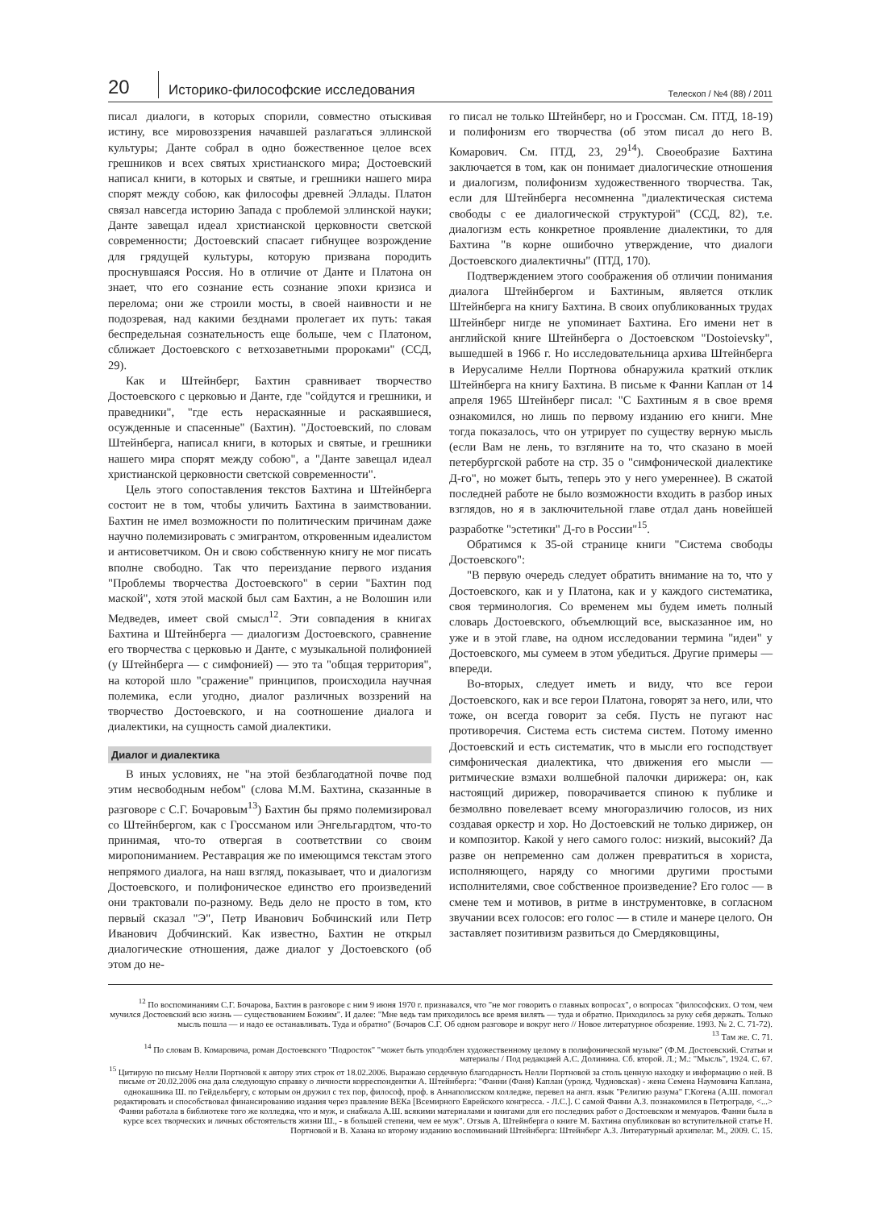20
Историко-философские исследования
Телескоп / №4 (88) / 2011
писал диалоги, в которых спорили, совместно отыскивая истину, все мировоззрения начавшей разлагаться эллинской культуры; Данте собрал в одно божественное целое всех грешников и всех святых христианского мира; Достоевский написал книги, в которых и святые, и грешники нашего мира спорят между собою, как философы древней Эллады. Платон связал навсегда историю Запада с проблемой эллинской науки; Данте завещал идеал христианской церковности светской современности; Достоевский спасает гибнущее возрождение для грядущей культуры, которую призвана породить проснувшаяся Россия. Но в отличие от Данте и Платона он знает, что его сознание есть сознание эпохи кризиса и перелома; они же строили мосты, в своей наивности и не подозревая, над какими безднами пролегает их путь: такая беспредельная сознательность еще больше, чем с Платоном, сближает Достоевского с ветхозаветными пророками" (ССД, 29).
Как и Штейнберг, Бахтин сравнивает творчество Достоевского с церковью и Данте, где "сойдутся и грешники, и праведники", "где есть нераскаянные и раскаявшиеся, осужденные и спасенные" (Бахтин). "Достоевский, по словам Штейнберга, написал книги, в которых и святые, и грешники нашего мира спорят между собою", а "Данте завещал идеал христианской церковности светской современности".
Цель этого сопоставления текстов Бахтина и Штейнберга состоит не в том, чтобы уличить Бахтина в заимствовании. Бахтин не имел возможности по политическим причинам даже научно полемизировать с эмигрантом, откровенным идеалистом и антисоветчиком. Он и свою собственную книгу не мог писать вполне свободно. Так что переиздание первого издания "Проблемы творчества Достоевского" в серии "Бахтин под маской", хотя этой маской был сам Бахтин, а не Волошин или Медведев, имеет свой смысл<sup>12</sup>. Эти совпадения в книгах Бахтина и Штейнберга — диалогизм Достоевского, сравнение его творчества с церковью и Данте, с музыкальной полифонией (у Штейнберга — с симфонией) — это та "общая территория", на которой шло "сражение" принципов, происходила научная полемика, если угодно, диалог различных воззрений на творчество Достоевского, и на соотношение диалога и диалектики, на сущность самой диалектики.
Диалог и диалектика
В иных условиях, не "на этой безблагодатной почве под этим несвободным небом" (слова М.М. Бахтина, сказанные в разговоре с С.Г. Бочаровым<sup>13</sup>) Бахтин бы прямо полемизировал со Штейнбергом, как с Гроссманом или Энгельгардтом, что-то принимая, что-то отвергая в соответствии со своим миропониманием. Реставрация же по имеющимся текстам этого непрямого диалога, на наш взгляд, показывает, что и диалогизм Достоевского, и полифоническое единство его произведений они трактовали по-разному. Ведь дело не просто в том, кто первый сказал "Э", Петр Иванович Бобчинский или Петр Иванович Добчинский. Как известно, Бахтин не открыл диалогические отношения, даже диалог у Достоевского (об этом до не-
го писал не только Штейнберг, но и Гроссман. См. ПТД, 18-19) и полифонизм его творчества (об этом писал до него В. Комарович. См. ПТД, 23, 29<sup>14</sup>). Своеобразие Бахтина заключается в том, как он понимает диалогические отношения и диалогизм, полифонизм художественного творчества. Так, если для Штейнберга несомненна "диалектическая система свободы с ее диалогической структурой" (ССД, 82), т.е. диалогизм есть конкретное проявление диалектики, то для Бахтина "в корне ошибочно утверждение, что диалоги Достоевского диалектичны" (ПТД, 170).
Подтверждением этого соображения об отличии понимания диалога Штейнбергом и Бахтиным, является отклик Штейнберга на книгу Бахтина. В своих опубликованных трудах Штейнберг нигде не упоминает Бахтина. Его имени нет в английской книге Штейнберга о Достоевском "Dostoievsky", вышедшей в 1966 г. Но исследовательница архива Штейнберга в Иерусалиме Нелли Портнова обнаружила краткий отклик Штейнберга на книгу Бахтина. В письме к Фанни Каплан от 14 апреля 1965 Штейнберг писал: "С Бахтиным я в свое время ознакомился, но лишь по первому изданию его книги. Мне тогда показалось, что он утрирует по существу верную мысль (если Вам не лень, то взгляните на то, что сказано в моей петербургской работе на стр. 35 о "симфонической диалектике Д-го", но может быть, теперь это у него умереннее). В сжатой последней работе не было возможности входить в разбор иных взглядов, но я в заключительной главе отдал дань новейшей разработке "эстетики" Д-го в России"<sup>15</sup>.
Обратимся к 35-ой странице книги "Система свободы Достоевского":
"В первую очередь следует обратить внимание на то, что у Достоевского, как и у Платона, как и у каждого систематика, своя терминология. Со временем мы будем иметь полный словарь Достоевского, объемлющий все, высказанное им, но уже и в этой главе, на одном исследовании термина "идеи" у Достоевского, мы сумеем в этом убедиться. Другие примеры — впереди.
Во-вторых, следует иметь и виду, что все герои Достоевского, как и все герои Платона, говорят за него, или, что тоже, он всегда говорит за себя. Пусть не пугают нас противоречия. Система есть система систем. Потому именно Достоевский и есть систематик, что в мысли его господствует симфоническая диалектика, что движения его мысли — ритмические взмахи волшебной палочки дирижера: он, как настоящий дирижер, поворачивается спиною к публике и безмолвно повелевает всему многоразличию голосов, из них создавая оркестр и хор. Но Достоевский не только дирижер, он и композитор. Какой у него самого голос: низкий, высокий? Да разве он непременно сам должен превратиться в хориста, исполняющего, наряду со многими другими простыми исполнителями, свое собственное произведение? Его голос — в смене тем и мотивов, в ритме в инструментовке, в согласном звучании всех голосов: его голос — в стиле и манере целого. Он заставляет позитивизм развиться до Смердяковщины,
<sup>12</sup> По воспоминаниям С.Г. Бочарова, Бахтин в разговоре с ним 9 июня 1970 г. признавался, что "не мог говорить о главных вопросах", о вопросах "философских. О том, чем мучился Достоевский всю жизнь — существованием Божиим". И далее: "Мне ведь там приходилось все время вилять — туда и обратно. Приходилось за руку себя держать. Только мысль пошла — и надо ее останавливать. Туда и обратно" (Бочаров С.Г. Об одном разговоре и вокруг него // Новое литературное обозрение. 1993. № 2. С. 71-72).
<sup>13</sup> Там же. С. 71.
<sup>14</sup> По словам В. Комаровича, роман Достоевского "Подросток" "может быть уподоблен художественному целому в полифонической музыке" (Ф.М. Достоевский. Статьи и материалы / Под редакцией А.С. Долинина. Сб. второй. Л.; М.: "Мысль", 1924. С. 67.
<sup>15</sup> Цитирую по письму Нелли Портновой к автору этих строк от 18.02.2006. Выражаю сердечную благодарность Нелли Портновой за столь ценную находку и информацию о ней. В письме от 20.02.2006 она дала следующую справку о личности корреспондентки А. Штейнберга: "Фанни (Фаня) Каплан (урожд. Чудновская) - жена Семена Наумовича Каплана, однокашника Ш. по Гейдельбергу, с которым он дружил с тех пор, философ, проф. в Аннаполисском колледже, перевел на англ. язык "Религию разума" Г.Когена (А.Ш. помогал редактировать и способствовал финансированию издания через правление ВЕКа [Всемирного Еврейского конгресса. - Л.С.]. С самой Фанни А.З. познакомился в Петрограде, <...> Фанни работала в библиотеке того же колледжа, что и муж, и снабжала А.Ш. всякими материалами и книгами для его последних работ о Достоевском и мемуаров. Фанни была в курсе всех творческих и личных обстоятельств жизни Ш., - в большей степени, чем ее муж". Отзыв А. Штейнберга о книге М. Бахтина опубликован во вступительной статье Н. Портновой и В. Хазана ко второму изданию воспоминаний Штейнберга: Штейнберг А.З. Литературный архипелаг. М., 2009. С. 15.